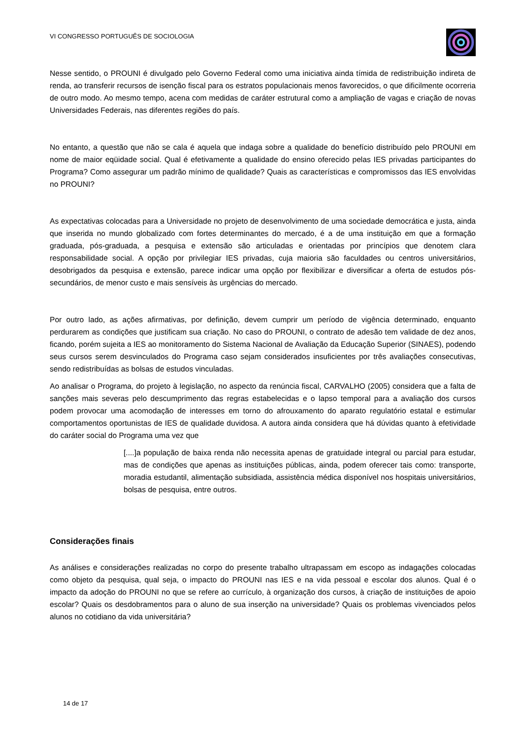VI CONGRESSO PORTUGUÊS DE SOCIOLOGIA
Nesse sentido, o PROUNI é divulgado pelo Governo Federal como uma iniciativa ainda tímida de redistribuição indireta de renda, ao transferir recursos de isenção fiscal para os estratos populacionais menos favorecidos, o que dificilmente ocorreria de outro modo. Ao mesmo tempo, acena com medidas de caráter estrutural como a ampliação de vagas e criação de novas Universidades Federais, nas diferentes regiões do país.
No entanto, a questão que não se cala é aquela que indaga sobre a qualidade do benefício distribuído pelo PROUNI em nome de maior eqüidade social. Qual é efetivamente a qualidade do ensino oferecido pelas IES privadas participantes do Programa? Como assegurar um padrão mínimo de qualidade? Quais as características e compromissos das IES envolvidas no PROUNI?
As expectativas colocadas para a Universidade no projeto de desenvolvimento de uma sociedade democrática e justa, ainda que inserida no mundo globalizado com fortes determinantes do mercado, é a de uma instituição em que a formação graduada, pós-graduada, a pesquisa e extensão são articuladas e orientadas por princípios que denotem clara responsabilidade social. A opção por privilegiar IES privadas, cuja maioria são faculdades ou centros universitários, desobrigados da pesquisa e extensão, parece indicar uma opção por flexibilizar e diversificar a oferta de estudos pós-secundários, de menor custo e mais sensíveis às urgências do mercado.
Por outro lado, as ações afirmativas, por definição, devem cumprir um período de vigência determinado, enquanto perdurarem as condições que justificam sua criação. No caso do PROUNI, o contrato de adesão tem validade de dez anos, ficando, porém sujeita a IES ao monitoramento do Sistema Nacional de Avaliação da Educação Superior (SINAES), podendo seus cursos serem desvinculados do Programa caso sejam considerados insuficientes por três avaliações consecutivas, sendo redistribuídas as bolsas de estudos vinculadas.
Ao analisar o Programa, do projeto à legislação, no aspecto da renúncia fiscal, CARVALHO (2005) considera que a falta de sanções mais severas pelo descumprimento das regras estabelecidas e o lapso temporal para a avaliação dos cursos podem provocar uma acomodação de interesses em torno do afrouxamento do aparato regulatório estatal e estimular comportamentos oportunistas de IES de qualidade duvidosa. A autora ainda considera que há dúvidas quanto à efetividade do caráter social do Programa uma vez que
[....]a população de baixa renda não necessita apenas de gratuidade integral ou parcial para estudar, mas de condições que apenas as instituições públicas, ainda, podem oferecer tais como: transporte, moradia estudantil, alimentação subsidiada, assistência médica disponível nos hospitais universitários, bolsas de pesquisa, entre outros.
Considerações finais
As análises e considerações realizadas no corpo do presente trabalho ultrapassam em escopo as indagações colocadas como objeto da pesquisa, qual seja, o impacto do PROUNI nas IES e na vida pessoal e escolar dos alunos. Qual é o impacto da adoção do PROUNI no que se refere ao currículo, à organização dos cursos, à criação de instituições de apoio escolar? Quais os desdobramentos para o aluno de sua inserção na universidade? Quais os problemas vivenciados pelos alunos no cotidiano da vida universitária?
14 de 17